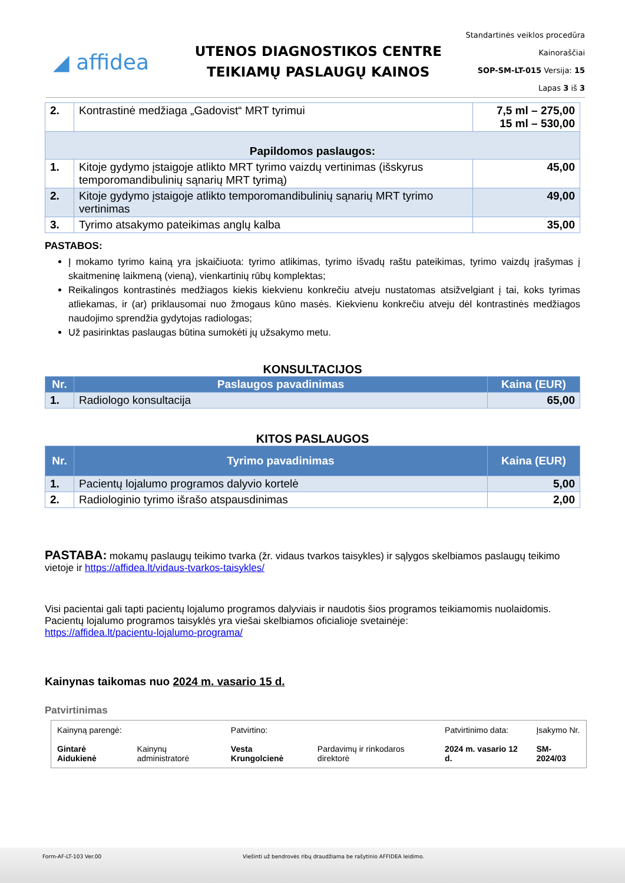◢ affidea
UTENOS DIAGNOSTIKOS CENTRE
TEIKIAMŲ PASLAUGŲ KAINOS
Standartinės veiklos procedūra
Kainoraščiai
SOP-SM-LT-015 Versija: 15
Lapas 3 iš 3
| 2. | Kontrastinė medžiaga „Gadovist“ MRT tyrimui | 7,5 ml – 275,00 15 ml – 530,00 |
| Papildomos paslaugos: | | |
| 1. | Kitoje gydymo įstaigoje atlikto MRT tyrimo vaizdų vertinimas (išskyrus temporomandibulinių sąnarių MRT tyrimą) | 45,00 |
| 2. | Kitoje gydymo įstaigoje atlikto temporomandibulinių sąnarių MRT tyrimo vertinimas | 49,00 |
| 3. | Tyrimo atsakymo pateikimas anglų kalba | 35,00 |
PASTABOS:
Į mokamo tyrimo kainą yra įskaičiuota: tyrimo atlikimas, tyrimo išvadų raštu pateikimas, tyrimo vaizdų įrašymas į skaitmeninę laikmeną (vieną), vienkartinių rūbų komplektas;
Reikalingos kontrastinės medžiagos kiekis kiekvienu konkrečiu atveju nustatomas atsižvelgiant į tai, koks tyrimas atliekamas, ir (ar) priklausomai nuo žmogaus kūno masės. Kiekvienu konkrečiu atveju dėl kontrastinės medžiagos naudojimo sprendžia gydytojas radiologas;
Už pasirinktas paslaugas būtina sumokėti jų užsakymo metu.
KONSULTACIJOS
| Nr. | Paslaugos pavadinimas | Kaina (EUR) |
| --- | --- | --- |
| 1. | Radiologo konsultacija | 65,00 |
KITOS PASLAUGOS
| Nr. | Tyrimo pavadinimas | Kaina (EUR) |
| --- | --- | --- |
| 1. | Pacientų lojalumo programos dalyvio kortelė | 5,00 |
| 2. | Radiologinio tyrimo išrašo atspausdinimas | 2,00 |
PASTABA: mokamų paslaugų teikimo tvarka (žr. vidaus tvarkos taisykles) ir sąlygos skelbiamos paslaugų teikimo vietoje ir https://affidea.lt/vidaus-tvarkos-taisykles/
Visi pacientai gali tapti pacientų lojalumo programos dalyviais ir naudotis šios programos teikiamomis nuolaidomis. Pacientų lojalumo programos taisyklės yra viešai skelbiamos oficialioje svetainėje:
https://affidea.lt/pacientu-lojalumo-programa/
Kainynas taikomas nuo 2024 m. vasario 15 d.
Patvirtinimas
| Kainyną parengė: | | Patvirtino: | | Patvirtinimo data: | Įsakymo Nr. |
| Gintarė Aidukienė | Kainynų administratorė | Vesta Krungolcienė | Pardavimų ir rinkodaros direktorė | 2024 m. vasario 12 d. | SM-2024/03 |
Form-AF-LT-103 Ver.00 Viešinti už bendrovės ribų draudžiama be rašytinio AFFIDEA leidimo.